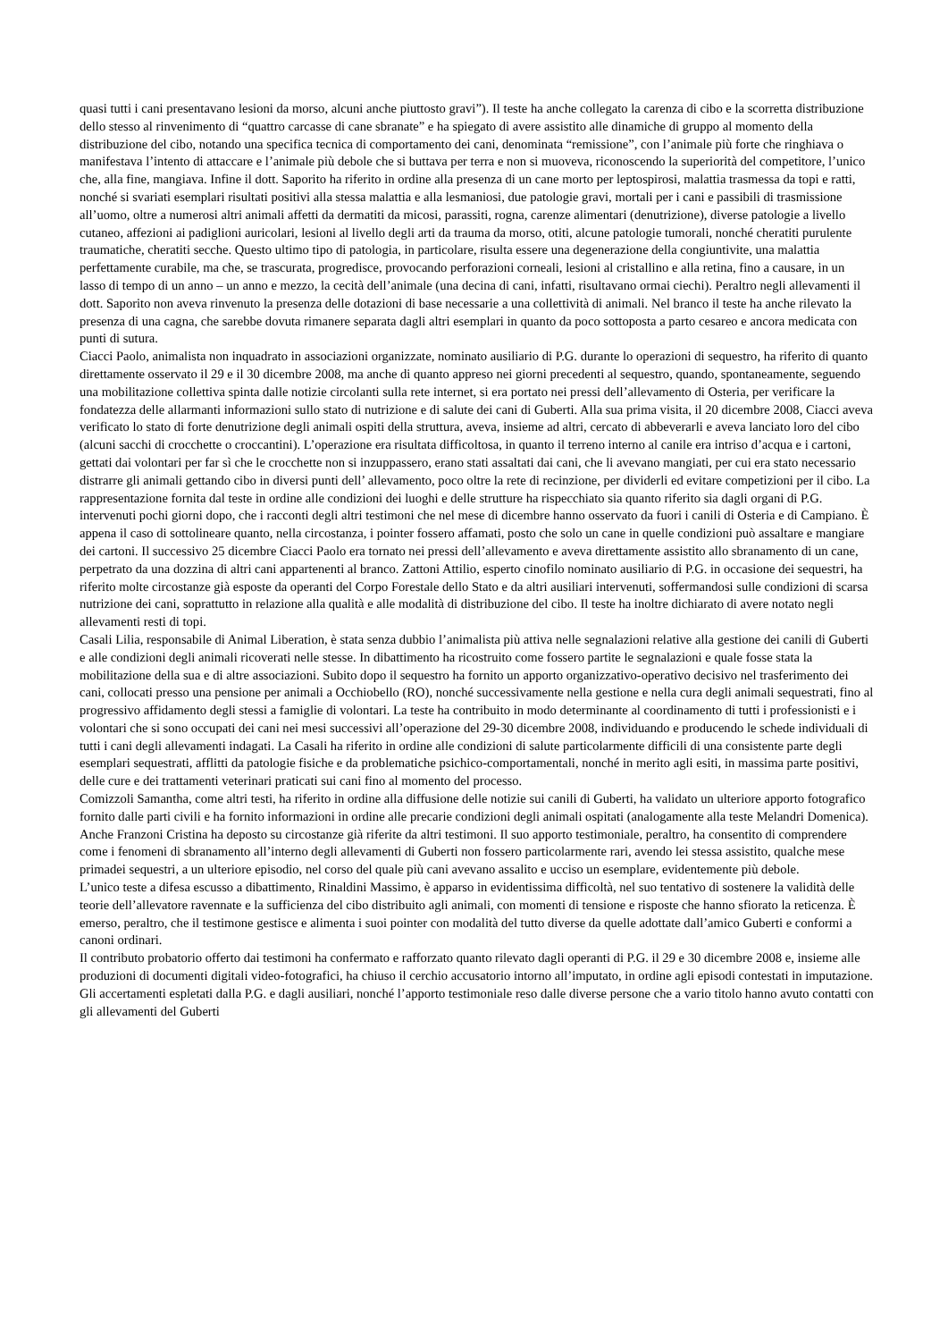quasi tutti i cani presentavano lesioni da morso, alcuni anche piuttosto gravi”). Il teste ha anche collegato la carenza di cibo e la scorretta distribuzione dello stesso al rinvenimento di “quattro carcasse di cane sbranate” e ha spiegato di avere assistito alle dinamiche di gruppo al momento della distribuzione del cibo, notando una specifica tecnica di comportamento dei cani, denominata “remissione”, con l’animale più forte che ringhiava o manifestava l’intento di attaccare e l’animale più debole che si buttava per terra e non si muoveva, riconoscendo la superiorità del competitore, l’unico che, alla fine, mangiava. Infine il dott. Saporito ha riferito in ordine alla presenza di un cane morto per leptospirosi, malattia trasmessa da topi e ratti, nonché si svariati esemplari risultati positivi alla stessa malattia e alla lesmaniosi, due patologie gravi, mortali per i cani e passibili di trasmissione all’uomo, oltre a numerosi altri animali affetti da dermatiti da micosi, parassiti, rogna, carenze alimentari (denutrizione), diverse patologie a livello cutaneo, affezioni ai padiglioni auricolari, lesioni al livello degli arti da trauma da morso, otiti, alcune patologie tumorali, nonché cheratiti purulente traumatiche, cheratiti secche. Questo ultimo tipo di patologia, in particolare, risulta essere una degenerazione della congiuntivite, una malattia perfettamente curabile, ma che, se trascurata, progredisce, provocando perforazioni corneali, lesioni al cristallino e alla retina, fino a causare, in un lasso di tempo di un anno – un anno e mezzo, la cecità dell’animale (una decina di cani, infatti, risultavano ormai ciechi). Peraltro negli allevamenti il dott. Saporito non aveva rinvenuto la presenza delle dotazioni di base necessarie a una collettività di animali. Nel branco il teste ha anche rilevato la presenza di una cagna, che sarebbe dovuta rimanere separata dagli altri esemplari in quanto da poco sottoposta a parto cesareo e ancora medicata con punti di sutura.
Ciacci Paolo, animalista non inquadrato in associazioni organizzate, nominato ausiliario di P.G. durante lo operazioni di sequestro, ha riferito di quanto direttamente osservato il 29 e il 30 dicembre 2008, ma anche di quanto appreso nei giorni precedenti al sequestro, quando, spontaneamente, seguendo una mobilitazione collettiva spinta dalle notizie circolanti sulla rete internet, si era portato nei pressi dell’allevamento di Osteria, per verificare la fondatezza delle allarmanti informazioni sullo stato di nutrizione e di salute dei cani di Guberti. Alla sua prima visita, il 20 dicembre 2008, Ciacci aveva verificato lo stato di forte denutrizione degli animali ospiti della struttura, aveva, insieme ad altri, cercato di abbeverarli e aveva lanciato loro del cibo (alcuni sacchi di crocchette o croccantini). L’operazione era risultata difficoltosa, in quanto il terreno interno al canile era intriso d’acqua e i cartoni, gettati dai volontari per far sì che le crocchette non si inzuppassero, erano stati assaltati dai cani, che li avevano mangiati, per cui era stato necessario distrarre gli animali gettando cibo in diversi punti dell’ allevamento, poco oltre la rete di recinzione, per dividerli ed evitare competizioni per il cibo. La rappresentazione fornita dal teste in ordine alle condizioni dei luoghi e delle strutture ha rispecchiato sia quanto riferito sia dagli organi di P.G. intervenuti pochi giorni dopo, che i racconti degli altri testimoni che nel mese di dicembre hanno osservato da fuori i canili di Osteria e di Campiano. È appena il caso di sottolineare quanto, nella circostanza, i pointer fossero affamati, posto che solo un cane in quelle condizioni può assaltare e mangiare dei cartoni. Il successivo 25 dicembre Ciacci Paolo era tornato nei pressi dell’allevamento e aveva direttamente assistito allo sbranamento di un cane, perpetrato da una dozzina di altri cani appartenenti al branco. Zattoni Attilio, esperto cinofilo nominato ausiliario di P.G. in occasione dei sequestri, ha riferito molte circostanze già esposte da operanti del Corpo Forestale dello Stato e da altri ausiliari intervenuti, soffermandosi sulle condizioni di scarsa nutrizione dei cani, soprattutto in relazione alla qualità e alle modalità di distribuzione del cibo. Il teste ha inoltre dichiarato di avere notato negli allevamenti resti di topi.
Casali Lilia, responsabile di Animal Liberation, è stata senza dubbio l’animalista più attiva nelle segnalazioni relative alla gestione dei canili di Guberti e alle condizioni degli animali ricoverati nelle stesse. In dibattimento ha ricostruito come fossero partite le segnalazioni e quale fosse stata la mobilitazione della sua e di altre associazioni. Subito dopo il sequestro ha fornito un apporto organizzativo-operativo decisivo nel trasferimento dei cani, collocati presso una pensione per animali a Occhiobello (RO), nonché successivamente nella gestione e nella cura degli animali sequestrati, fino al progressivo affidamento degli stessi a famiglie di volontari. La teste ha contribuito in modo determinante al coordinamento di tutti i professionisti e i volontari che si sono occupati dei cani nei mesi successivi all’operazione del 29-30 dicembre 2008, individuando e producendo le schede individuali di tutti i cani degli allevamenti indagati. La Casali ha riferito in ordine alle condizioni di salute particolarmente difficili di una consistente parte degli esemplari sequestrati, afflitti da patologie fisiche e da problematiche psichico-comportamentali, nonché in merito agli esiti, in massima parte positivi, delle cure e dei trattamenti veterinari praticati sui cani fino al momento del processo.
Comizzoli Samantha, come altri testi, ha riferito in ordine alla diffusione delle notizie sui canili di Guberti, ha validato un ulteriore apporto fotografico fornito dalle parti civili e ha fornito informazioni in ordine alle precarie condizioni degli animali ospitati (analogamente alla teste Melandri Domenica).
Anche Franzoni Cristina ha deposto su circostanze già riferite da altri testimoni. Il suo apporto testimoniale, peraltro, ha consentito di comprendere come i fenomeni di sbranamento all’interno degli allevamenti di Guberti non fossero particolarmente rari, avendo lei stessa assistito, qualche mese primadei sequestri, a un ulteriore episodio, nel corso del quale più cani avevano assalito e ucciso un esemplare, evidentemente più debole.
L’unico teste a difesa escusso a dibattimento, Rinaldini Massimo, è apparso in evidentissima difficoltà, nel suo tentativo di sostenere la validità delle teorie dell’allevatore ravennate e la sufficienza del cibo distribuito agli animali, con momenti di tensione e risposte che hanno sfiorato la reticenza. È emerso, peraltro, che il testimone gestisce e alimenta i suoi pointer con modalità del tutto diverse da quelle adottate dall’amico Guberti e conformi a canoni ordinari.
Il contributo probatorio offerto dai testimoni ha confermato e rafforzato quanto rilevato dagli operanti di P.G. il 29 e 30 dicembre 2008 e, insieme alle produzioni di documenti digitali video-fotografici, ha chiuso il cerchio accusatorio intorno all’imputato, in ordine agli episodi contestati in imputazione. Gli accertamenti espletati dalla P.G. e dagli ausiliari, nonché l’apporto testimoniale reso dalle diverse persone che a vario titolo hanno avuto contatti con gli allevamenti del Guberti